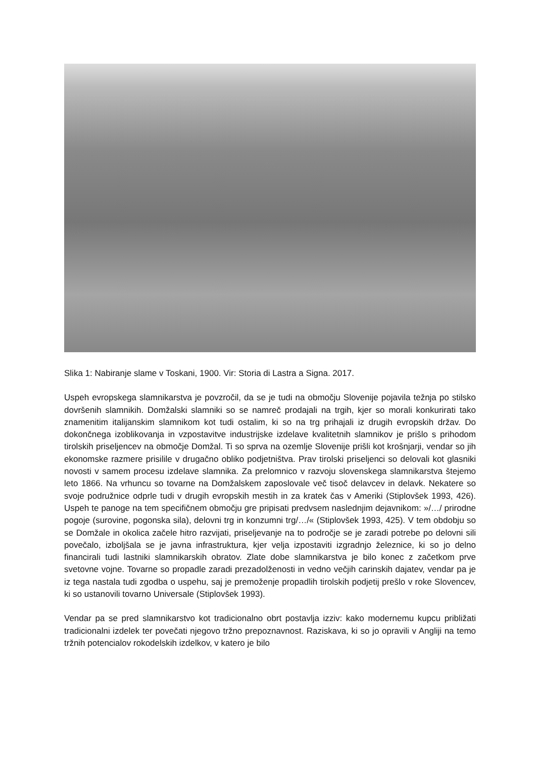Slika 1: Nabiranje slame v Toskani, 1900. Vir: Storia di Lastra a Signa. 2017.
Uspeh evropskega slamnikarstva je povzročil, da se je tudi na območju Slovenije pojavila težnja po stilsko dovršenih slamnikih. Domžalski slamniki so se namreč prodajali na trgih, kjer so morali konkurirati tako znamenitim italijanskim slamnikom kot tudi ostalim, ki so na trg prihajali iz drugih evropskih držav. Do dokončnega izoblikovanja in vzpostavitve industrijske izdelave kvalitetnih slamnikov je prišlo s prihodom tirolskih priseljencev na območje Domžal. Ti so sprva na ozemlje Slovenije prišli kot krošnjarji, vendar so jih ekonomske razmere prisilile v drugačno obliko podjetništva. Prav tirolski priseljenci so delovali kot glasniki novosti v samem procesu izdelave slamnika. Za prelomnico v razvoju slovenskega slamnikarstva štejemo leto 1866. Na vrhuncu so tovarne na Domžalskem zaposlovale več tisoč delavcev in delavk. Nekatere so svoje podružnice odprle tudi v drugih evropskih mestih in za kratek čas v Ameriki (Stiplovšek 1993, 426). Uspeh te panoge na tem specifičnem območju gre pripisati predvsem naslednjim dejavnikom: »/…/ prirodne pogoje (surovine, pogonska sila), delovni trg in konzumni trg/…/« (Stiplovšek 1993, 425). V tem obdobju so se Domžale in okolica začele hitro razvijati, priseljevanje na to področje se je zaradi potrebe po delovni sili povečalo, izboljšala se je javna infrastruktura, kjer velja izpostaviti izgradnjo železnice, ki so jo delno financirali tudi lastniki slamnikarskih obratov. Zlate dobe slamnikarstva je bilo konec z začetkom prve svetovne vojne. Tovarne so propadle zaradi prezadolženosti in vedno večjih carinskih dajatev, vendar pa je iz tega nastala tudi zgodba o uspehu, saj je premoženje propadlih tirolskih podjetij prešlo v roke Slovencev, ki so ustanovili tovarno Universale (Stiplovšek 1993).
Vendar pa se pred slamnikarstvo kot tradicionalno obrt postavlja izziv: kako modernemu kupcu približati tradicionalni izdelek ter povečati njegovo tržno prepoznavnost. Raziskava, ki so jo opravili v Angliji na temo tržnih potencialov rokodelskih izdelkov, v katero je bilo